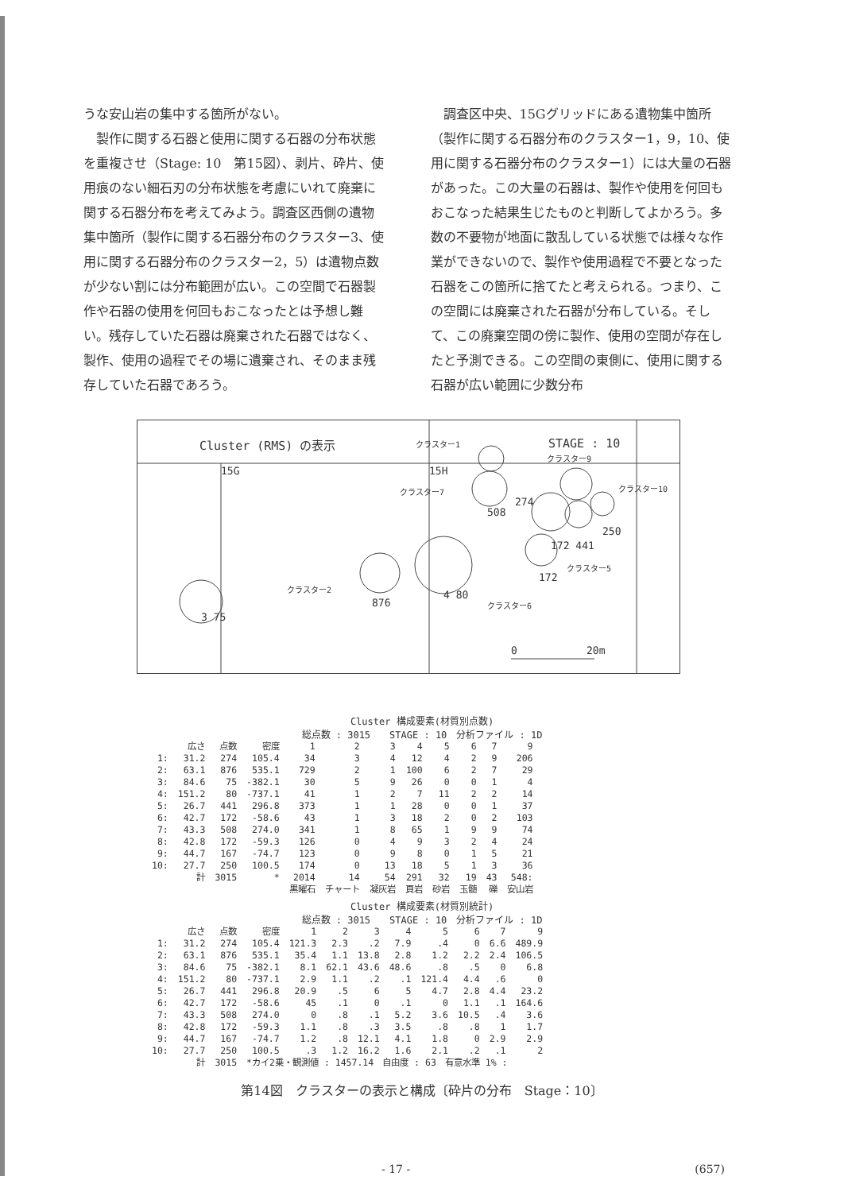うな安山岩の集中する箇所がない。
　製作に関する石器と使用に関する石器の分布状態を重複させ（Stage: 10　第15図）、剥片、砕片、使用痕のない細石刃の分布状態を考慮にいれて廃棄に関する石器分布を考えてみよう。調査区西側の遺物集中箇所（製作に関する石器分布のクラスター3、使用に関する石器分布のクラスター2，5）は遺物点数が少ない割には分布範囲が広い。この空間で石器製作や石器の使用を何回もおこなったとは予想し難い。残存していた石器は廃棄された石器ではなく、製作、使用の過程でその場に遺棄され、そのまま残存していた石器であろう。
　調査区中央、15Gグリッドにある遺物集中箇所（製作に関する石器分布のクラスター1，9，10、使用に関する石器分布のクラスター1）には大量の石器があった。この大量の石器は、製作や使用を何回もおこなった結果生じたものと判断してよかろう。多数の不要物が地面に散乱している状態では様々な作業ができないので、製作や使用過程で不要となった石器をこの箇所に捨てたと考えられる。つまり、この空間には廃棄された石器が分布している。そして、この廃棄空間の傍に製作、使用の空間が存在したと予測できる。この空間の東側に、使用に関する石器が広い範囲に少数分布
Cluster (RMS) の表示 STAGE : 10
15G 15H
クラスター1
クラスター9
クラスター7 クラスター10
274
508
250
172 441
クラスター5
172
クラスター2
876
4 80
クラスター6
3 75
0 20m
Cluster 構成要素(材質別点数)
総点数 : 3015　　STAGE : 10　分析ファイル : 1D
| | 広さ | 点数 | 密度 | 1 | 2 | 3 | 4 | 5 | 6 | 7 | 9 |
| --- | --- | --- | --- | --- | --- | --- | --- | --- | --- | --- | --- |
| 1: | 31.2 | 274 | 105.4 | 34 | 3 | 4 | 12 | 4 | 2 | 9 | 206 |
| 2: | 63.1 | 876 | 535.1 | 729 | 2 | 1 | 100 | 6 | 2 | 7 | 29 |
| 3: | 84.6 | 75 | -382.1 | 30 | 5 | 9 | 26 | 0 | 0 | 1 | 4 |
| 4: | 151.2 | 80 | -737.1 | 41 | 1 | 2 | 7 | 11 | 2 | 2 | 14 |
| 5: | 26.7 | 441 | 296.8 | 373 | 1 | 1 | 28 | 0 | 0 | 1 | 37 |
| 6: | 42.7 | 172 | -58.6 | 43 | 1 | 3 | 18 | 2 | 0 | 2 | 103 |
| 7: | 43.3 | 508 | 274.0 | 341 | 1 | 8 | 65 | 1 | 9 | 9 | 74 |
| 8: | 42.8 | 172 | -59.3 | 126 | 0 | 4 | 9 | 3 | 2 | 4 | 24 |
| 9: | 44.7 | 167 | -74.7 | 123 | 0 | 9 | 8 | 0 | 1 | 5 | 21 |
| 10: | 27.7 | 250 | 100.5 | 174 | 0 | 13 | 18 | 5 | 1 | 3 | 36 |
| | 計 | 3015 | * | 2014 | 14 | 54 | 291 | 32 | 19 | 43 | 548: |
| | | | | 黒曜石 | チャート | 凝灰岩 | 頁岩 | 砂岩 | 玉髄 | 礫 | 安山岩 |
Cluster 構成要素(材質別統計)
総点数 : 3015　　STAGE : 10　分析ファイル : 1D
| | 広さ | 点数 | 密度 | 1 | 2 | 3 | 4 | 5 | 6 | 7 | 9 |
| --- | --- | --- | --- | --- | --- | --- | --- | --- | --- | --- | --- |
| 1: | 31.2 | 274 | 105.4 | 121.3 | 2.3 | .2 | 7.9 | .4 | 0 | 6.6 | 489.9 |
| 2: | 63.1 | 876 | 535.1 | 35.4 | 1.1 | 13.8 | 2.8 | 1.2 | 2.2 | 2.4 | 106.5 |
| 3: | 84.6 | 75 | -382.1 | 8.1 | 62.1 | 43.6 | 48.6 | .8 | .5 | 0 | 6.8 |
| 4: | 151.2 | 80 | -737.1 | 2.9 | 1.1 | .2 | .1 | 121.4 | 4.4 | .6 | 0 |
| 5: | 26.7 | 441 | 296.8 | 20.9 | .5 | 6 | 5 | 4.7 | 2.8 | 4.4 | 23.2 |
| 6: | 42.7 | 172 | -58.6 | 45 | .1 | 0 | .1 | 0 | 1.1 | .1 | 164.6 |
| 7: | 43.3 | 508 | 274.0 | 0 | .8 | .1 | 5.2 | 3.6 | 10.5 | .4 | 3.6 |
| 8: | 42.8 | 172 | -59.3 | 1.1 | .8 | .3 | 3.5 | .8 | .8 | 1 | 1.7 |
| 9: | 44.7 | 167 | -74.7 | 1.2 | .8 | 12.1 | 4.1 | 1.8 | 0 | 2.9 | 2.9 |
| 10: | 27.7 | 250 | 100.5 | .3 | 1.2 | 16.2 | 1.6 | 2.1 | .2 | .1 | 2 |
| | 計 | 3015 | *カイ2乗・観測値 : 1457.14 自由度 : 63 有意水準 1% : | | | | | | | | |
第14図　クラスターの表示と構成〔砕片の分布　Stage：10〕
- 17 - (657)